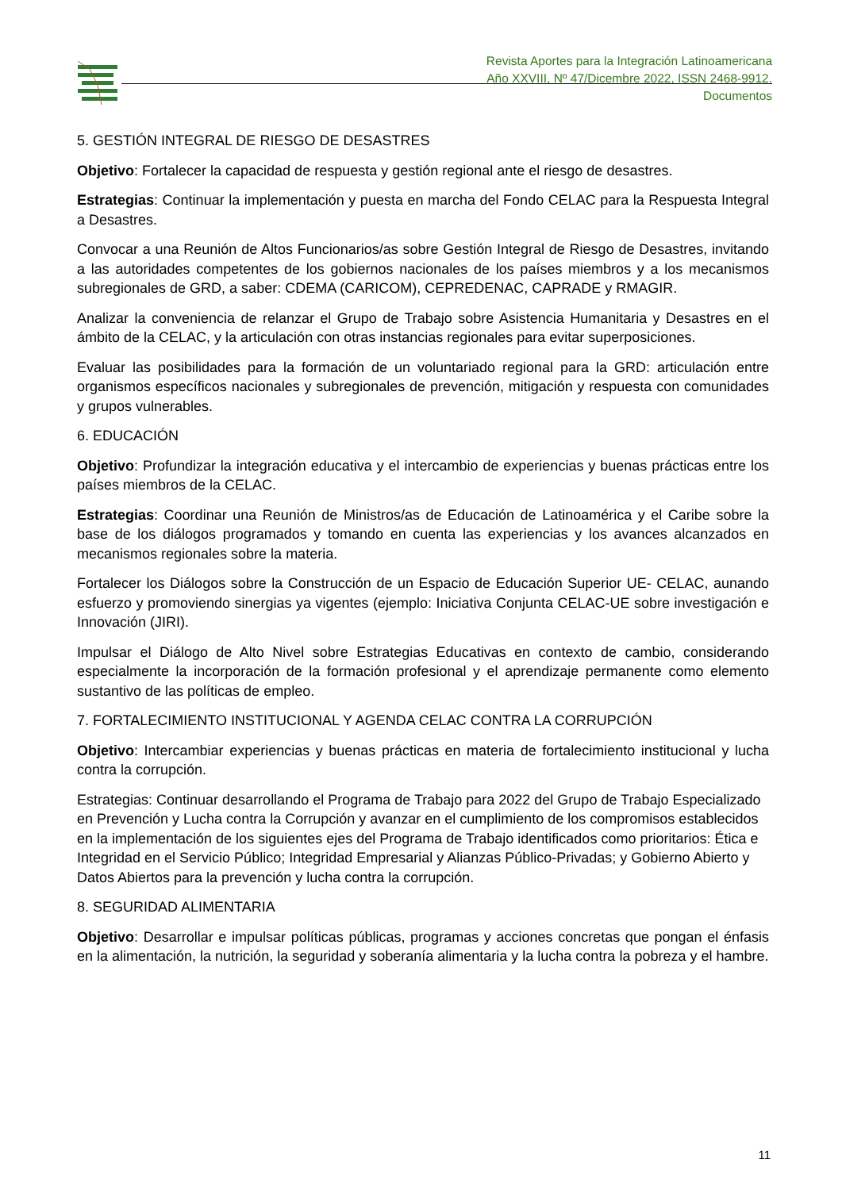Revista Aportes para la Integración Latinoamericana
Año XXVIII, Nº 47/Dicembre 2022, ISSN 2468-9912.
Documentos
5. GESTIÓN INTEGRAL DE RIESGO DE DESASTRES
Objetivo: Fortalecer la capacidad de respuesta y gestión regional ante el riesgo de desastres.
Estrategias: Continuar la implementación y puesta en marcha del Fondo CELAC para la Respuesta Integral a Desastres.
Convocar a una Reunión de Altos Funcionarios/as sobre Gestión Integral de Riesgo de Desastres, invitando a las autoridades competentes de los gobiernos nacionales de los países miembros y a los mecanismos subregionales de GRD, a saber: CDEMA (CARICOM), CEPREDENAC, CAPRADE y RMAGIR.
Analizar la conveniencia de relanzar el Grupo de Trabajo sobre Asistencia Humanitaria y Desastres en el ámbito de la CELAC, y la articulación con otras instancias regionales para evitar superposiciones.
Evaluar las posibilidades para la formación de un voluntariado regional para la GRD: articulación entre organismos específicos nacionales y subregionales de prevención, mitigación y respuesta con comunidades y grupos vulnerables.
6. EDUCACIÓN
Objetivo: Profundizar la integración educativa y el intercambio de experiencias y buenas prácticas entre los países miembros de la CELAC.
Estrategias: Coordinar una Reunión de Ministros/as de Educación de Latinoamérica y el Caribe sobre la base de los diálogos programados y tomando en cuenta las experiencias y los avances alcanzados en mecanismos regionales sobre la materia.
Fortalecer los Diálogos sobre la Construcción de un Espacio de Educación Superior UE- CELAC, aunando esfuerzo y promoviendo sinergias ya vigentes (ejemplo: Iniciativa Conjunta CELAC-UE sobre investigación e Innovación (JIRI).
Impulsar el Diálogo de Alto Nivel sobre Estrategias Educativas en contexto de cambio, considerando especialmente la incorporación de la formación profesional y el aprendizaje permanente como elemento sustantivo de las políticas de empleo.
7. FORTALECIMIENTO INSTITUCIONAL Y AGENDA CELAC CONTRA LA CORRUPCIÓN
Objetivo: Intercambiar experiencias y buenas prácticas en materia de fortalecimiento institucional y lucha contra la corrupción.
Estrategias: Continuar desarrollando el Programa de Trabajo para 2022 del Grupo de Trabajo Especializado en Prevención y Lucha contra la Corrupción y avanzar en el cumplimiento de los compromisos establecidos en la implementación de los siguientes ejes del Programa de Trabajo identificados como prioritarios: Ética e Integridad en el Servicio Público; Integridad Empresarial y Alianzas Público-Privadas; y Gobierno Abierto y Datos Abiertos para la prevención y lucha contra la corrupción.
8. SEGURIDAD ALIMENTARIA
Objetivo: Desarrollar e impulsar políticas públicas, programas y acciones concretas que pongan el énfasis en la alimentación, la nutrición, la seguridad y soberanía alimentaria y la lucha contra la pobreza y el hambre.
11